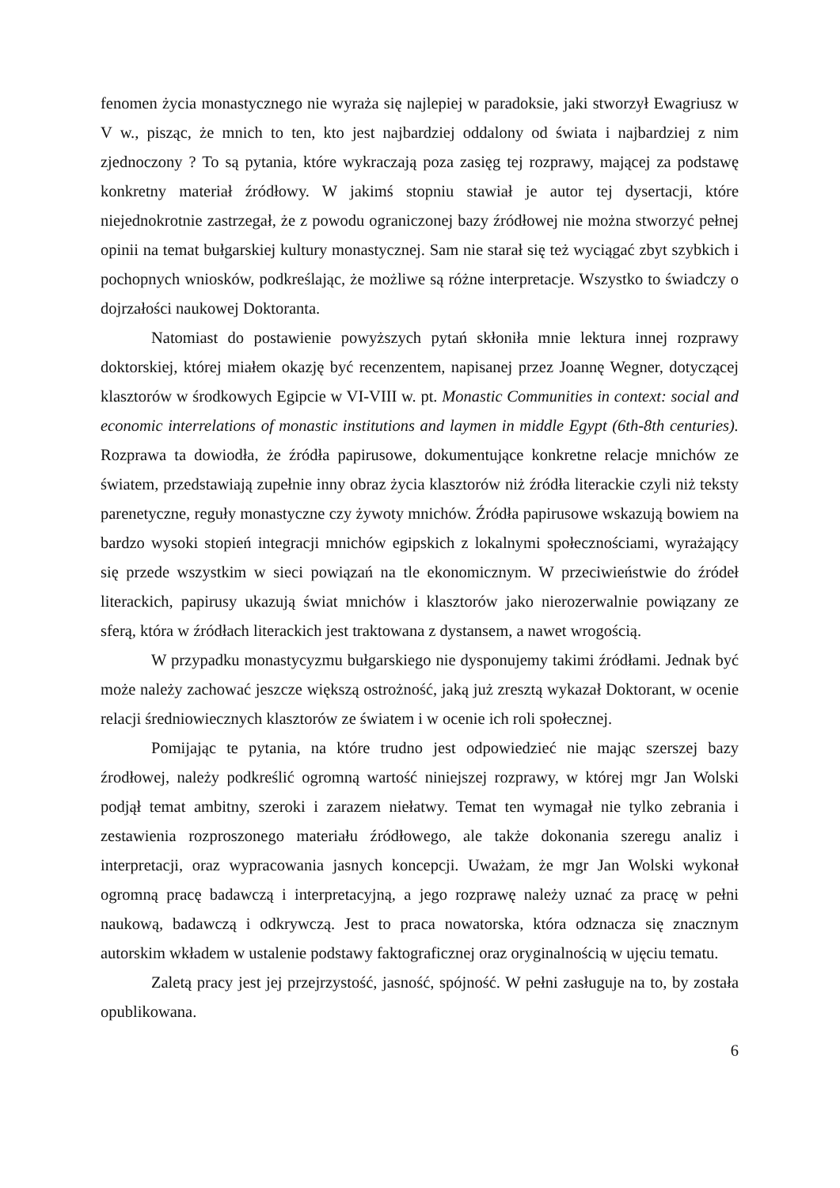fenomen życia monastycznego nie wyraża się najlepiej w paradoksie, jaki stworzył Ewagriusz w V w., pisząc, że mnich to ten, kto jest najbardziej oddalony od świata i najbardziej z nim zjednoczony ? To są pytania, które wykraczają poza zasięg tej rozprawy, mającej za podstawę konkretny materiał źródłowy. W jakimś stopniu stawiał je autor tej dysertacji, które niejednokrotnie zastrzegał, że z powodu ograniczonej bazy źródłowej nie można stworzyć pełnej opinii na temat bułgarskiej kultury monastycznej. Sam nie starał się też wyciągać zbyt szybkich i pochopnych wniosków, podkreślając, że możliwe są różne interpretacje. Wszystko to świadczy o dojrzałości naukowej Doktoranta.
Natomiast do postawienie powyższych pytań skłoniła mnie lektura innej rozprawy doktorskiej, której miałem okazję być recenzentem, napisanej przez Joannę Wegner, dotyczącej klasztorów w środkowych Egipcie w VI-VIII w. pt. Monastic Communities in context: social and economic interrelations of monastic institutions and laymen in middle Egypt (6th-8th centuries). Rozprawa ta dowiodła, że źródła papirusowe, dokumentujące konkretne relacje mnichów ze światem, przedstawiają zupełnie inny obraz życia klasztorów niż źródła literackie czyli niż teksty parenetyczne, reguły monastyczne czy żywoty mnichów. Źródła papirusowe wskazują bowiem na bardzo wysoki stopień integracji mnichów egipskich z lokalnymi społecznościami, wyrażający się przede wszystkim w sieci powiązań na tle ekonomicznym. W przeciwieństwie do źródeł literackich, papirusy ukazują świat mnichów i klasztorów jako nierozerwalnie powiązany ze sferą, która w źródłach literackich jest traktowana z dystansem, a nawet wrogością.
W przypadku monastycyzmu bułgarskiego nie dysponujemy takimi źródłami. Jednak być może należy zachować jeszcze większą ostrożność, jaką już zresztą wykazał Doktorant, w ocenie relacji średniowiecznych klasztorów ze światem i w ocenie ich roli społecznej.
Pomijając te pytania, na które trudno jest odpowiedzieć nie mając szerszej bazy źrodłowej, należy podkreślić ogromną wartość niniejszej rozprawy, w której mgr Jan Wolski podjął temat ambitny, szeroki i zarazem niełatwy. Temat ten wymagał nie tylko zebrania i zestawienia rozproszonego materiału źródłowego, ale także dokonania szeregu analiz i interpretacji, oraz wypracowania jasnych koncepcji. Uważam, że mgr Jan Wolski wykonał ogromną pracę badawczą i interpretacyjną, a jego rozprawę należy uznać za pracę w pełni naukową, badawczą i odkrywczą. Jest to praca nowatorska, która odznacza się znacznym autorskim wkładem w ustalenie podstawy faktograficznej oraz oryginalnością w ujęciu tematu.
Zaletą pracy jest jej przejrzystość, jasność, spójność. W pełni zasługuje na to, by została opublikowana.
6